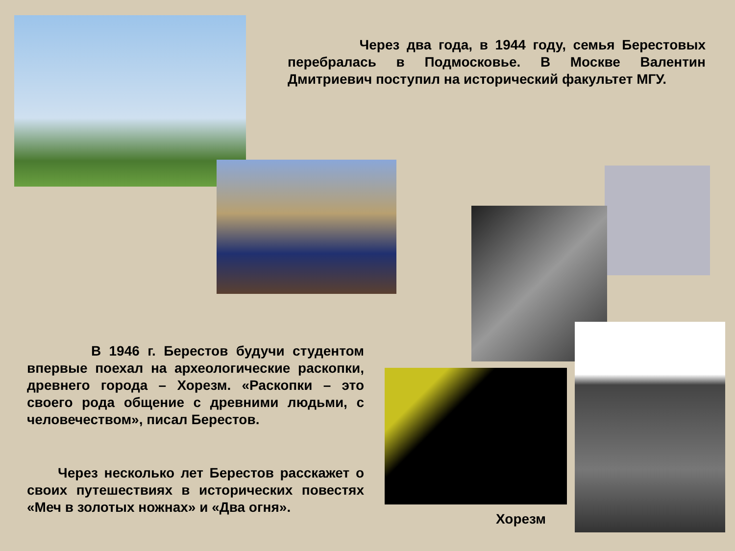Через два года, в 1944 году, семья Берестовых перебралась в Подмосковье. В Москве Валентин Дмитриевич поступил на исторический факультет МГУ.
В 1946 г. Берестов будучи студентом впервые поехал на археологические раскопки, древнего города – Хорезм. «Раскопки – это своего рода общение с древними людьми, с человечеством», писал Берестов.
Через несколько лет Берестов расскажет о своих путешествиях в исторических повестях «Меч в золотых ножнах» и «Два огня».
Хорезм